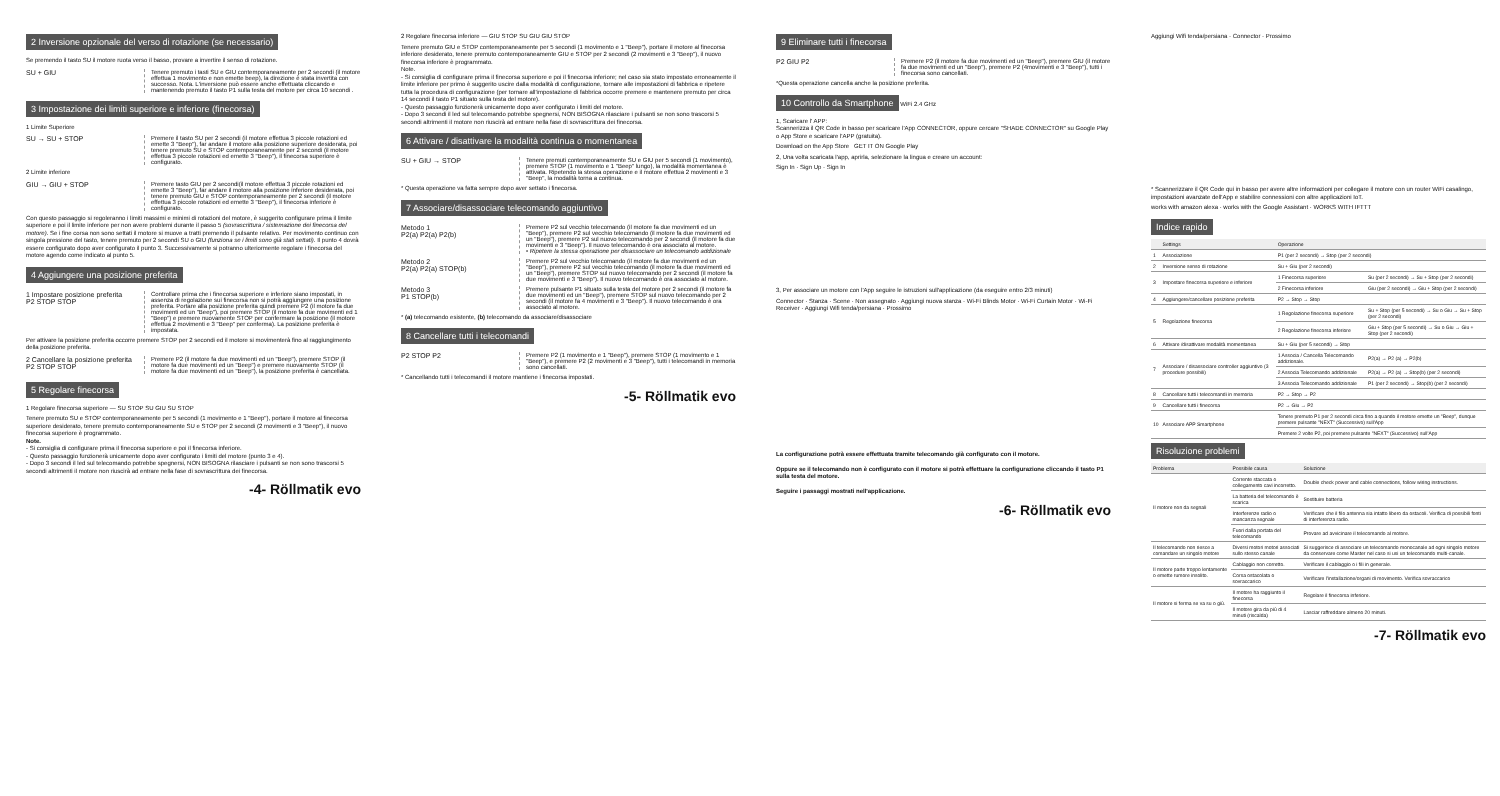2 Inversione opzionale del verso di rotazione (se necessario)
Se premendo il tasto SU il motore ruota verso il basso, provare a invertire il senso di rotazione.
SU + GIU
Tenere premuto i tasti SU e GIU contemporaneamente per 2 secondi (il motore effettua 1 movimento e non emette beep), la direzione è stata invertita con successo. Nota. L'inversione può essere anche effettuata cliccando e mantenendo premuto il tasto P1 sulla testa del motore per circa 10 secondi .
3 Impostazione dei limiti superiore e inferiore (finecorsa)
1 Limite Superiore
SU → SU + STOP
Premere il tasto SU per 2 secondi (il motore effettua 3 piccole rotazioni ed emette 3 "Beep"), far andare il motore alla posizione superiore desiderata, poi tenere premuto SU e STOP contemporaneamente per 2 secondi (il motore effettua 3 piccole rotazioni ed emette 3 "Beep"), il finecorsa superiore è configurato.
2 Limite inferiore
GIU → GIU + STOP
Premere tasto GIU per 2 secondi(il motore effettua 3 piccole rotazioni ed emette 3 "Beep"), far andare il motore alla posizione inferiore desiderata, poi tenere premuto GIU e STOP contemporaneamente per 2 secondi (il motore effettua 3 piccole rotazioni ed emette 3 "Beep"), il finecorsa inferiore è configurato.
Con questo passaggio si regoleranno i limiti massimi e minimi di rotazioni del motore, è suggerito configurare prima il limite superiore e poi il limite inferiore per non avere problemi durante il passo 5 (sovrascrittura / sistemazione dei finecorsa del motore). Se i fine corsa non sono settati il motore si muove a tratti premendo il pulsante relativo. Per movimento continuo con singola pressione del tasto, tenere premuto per 2 secondi SU o GIU (funziona se i limiti sono già stati settati). Il punto 4 dovrà essere configurato dopo aver configurato il punto 3. Successivamente si potranno ulteriormente regolare i finecorsa del motore agendo come indicato al punto 5.
4 Aggiungere una posizione preferita
1 Impostare posizione preferita
P2 STOP STOP
Controllare prima che i finecorsa superiore e inferiore siano impostati, in assenza di regolazione sui finecorsa non si potrà aggiungere una posizione preferita. Portare alla posizione preferita quindi premere P2 (il motore fa due movimenti ed un "Beep"), poi premere STOP (il motore fa due movimenti ed 1 "Beep") e premere nuovamente STOP per confermare la posizione (il motore effettua 2 movimenti e 3 "Beep" per conferma). La posizione preferita è impostata.
Per attivare la posizione preferita occorre premere STOP per 2 secondi ed il motore si movimenterà fino al raggiungimento della posizione preferita.
2 Cancellare la posizione preferita
P2 STOP STOP
Premere P2 (il motore fa due movimenti ed un "Beep"), premere STOP (il motore fa due movimenti ed un "Beep") e premere nuovamente STOP (il motore fa due movimenti ed un "Beep"), la posizione preferita è cancellata.
5 Regolare finecorsa
1 Regolare finecorsa superiore — SU STOP SU GIU SU STOP
Tenere premuto SU e STOP contemporaneamente per 5 secondi (1 movimento e 1 "Beep"), portare il motore al finecorsa superiore desiderato, tenere premuto contemporaneamente SU e STOP per 2 secondi (2 movimenti e 3 "Beep"), il nuovo finecorsa superiore è programmato.
Note.
- Si consiglia di configurare prima il finecorsa superiore e poi il finecorsa inferiore.
- Questo passaggio funzionerà unicamente dopo aver configurato i limiti del motore (punto 3 e 4).
- Dopo 3 secondi il led sul telecomando potrebbe spegnersi, NON BISOGNA rilasciare i pulsanti se non sono trascorsi 5 secondi altrimenti il motore non riuscirà ad entrare nella fase di sovrascrittura dei finecorsa.
-4- Röllmatik evo
2 Regolare finecorsa inferiore — GIU STOP SU GIU GIU STOP
Tenere premuto GIU e STOP contemporaneamente per 5 secondi (1 movimento e 1 "Beep"), portare il motore al finecorsa inferiore desiderato, tenere premuto contemporaneamente GIU e STOP per 2 secondi (2 movimenti e 3 "Beep"), il nuovo finecorsa inferiore è programmato.
Note.
- Si consiglia di configurare prima il finecorsa superiore e poi il finecorsa inferiore; nel caso sia stato impostato erroneamente il limite inferiore per primo è suggerito uscire dalla modalità di configurazione, tornare alle impostazioni di fabbrica e ripetere tutta la procedura di configurazione (per tornare all'impostazione di fabbrica occorre premere e mantenere premuto per circa 14 secondi il tasto P1 situato sulla testa del motore).
- Questo passaggio funzionerà unicamente dopo aver configurato i limiti del motore.
- Dopo 3 secondi il led sul telecomando potrebbe spegnersi, NON BISOGNA rilasciare i pulsanti se non sono trascorsi 5 secondi altrimenti il motore non riuscirà ad entrare nella fase di sovrascrittura dei finecorsa.
6 Attivare / disattivare la modalità continua o momentanea
SU + GIU → STOP
Tenere premuti contemporaneamente SU e GIU per 5 secondi (1 movimento), premere STOP (1 movimento e 1 "Beep" lungo), la modalità momentanea è attivata. Ripetendo la stessa operazione e il motore effettua 2 movimenti e 3 "Beep", la modalità torna a continua.
* Questa operazione va fatta sempre dopo aver settato i finecorsa.
7 Associare/disassociare telecomando aggiuntivo
Metodo 1
P2(a) P2(a) P2(b)
Premere P2 sul vecchio telecomando (il motore fa due movimenti ed un "Beep"), premere P2 sul vecchio telecomando (il motore fa due movimenti ed un "Beep"), premere P2 sul nuovo telecomando per 2 secondi (il motore fa due movimenti e 3 "Beep"). Il nuovo telecomando è ora associato al motore.
• Ripetere la stessa operazione per disassociare un telecomando addizionale
Metodo 2
P2(a) P2(a) STOP(b)
Premere P2 sul vecchio telecomando (il motore fa due movimenti ed un "Beep"), premere P2 sul vecchio telecomando (il motore fa due movimenti ed un "Beep"), premere STOP sul nuovo telecomando per 2 secondi (il motore fa due movimenti e 3 "Beep"). Il nuovo telecomando è ora associato al motore.
Metodo 3
P1 STOP(b)
Premere pulsante P1 situato sulla testa del motore per 2 secondi (il motore fa due movimenti ed un "Beep"), premere STOP sul nuovo telecomando per 2 secondi (il motore fa 4 movimenti e 3 "Beep"). Il nuovo telecomando è ora associato al motore.
* (a) telecomando esistente, (b) telecomando da associare/disassociare
8 Cancellare tutti i telecomandi
P2 STOP P2
Premere P2 (1 movimento e 1 "Beep"), premere STOP (1 movimento e 1 "Beep"), e premere P2 (2 movimenti e 3 "Beep"), tutti i telecomandi in memoria sono cancellati.
* Cancellando tutti i telecomandi il motore mantiene i finecorsa impostati.
-5- Röllmatik evo
9 Eliminare tutti i finecorsa
P2 GIU P2
Premere P2 (il motore fa due movimenti ed un "Beep"), premere GIU (il motore fa due movimenti ed un "Beep"), premere P2 (4movimenti e 3 "Beep"), tutti i finecorsa sono cancellati.
*Questa operazione cancella anche la posizione preferita.
10 Controllo da Smartphone
WiFi 2.4 GHz
1, Scaricare l' APP:
Scannerizza il QR Code in basso per scaricare l'App CONNECTOR, oppure cercare "SHADE CONNECTOR" su Google Play o App Store e scaricare l'APP (gratuita).
Download on the App Store GET IT ON Google Play
2, Una volta scaricata l'app, aprirla, selezionare la lingua e creare un account:
Sign In · Sign Up · Sign In
3, Per associare un motore con l'App seguire le istruzioni sull'applicazione (da eseguire entro 2/3 minuti)
Connector · Stanza · Scene · Non assegnato · Aggiungi nuova stanza · Wi-Fi Blinds Motor · Wi-Fi Curtain Motor · Wi-Fi Receiver · Aggiungi Wifi tenda/persiana · Prossimo
La configurazione potrà essere effettuata tramite telecomando già configurato con il motore.
Oppure se il telecomando non è configurato con il motore si potrà effettuare la configurazione cliccando il tasto P1 sulla testa del motore.
Seguire i passaggi mostrati nell'applicazione.
-6- Röllmatik evo
Aggiungi Wifi tenda/persiana · Connector · Prossimo
* Scannerizzare il QR Code qui in basso per avere altre informazioni per collegare il motore con un router WiFi casalingo, impostazioni avanzate dell'App e stabilire connessioni con altre applicazioni IoT.
works with amazon alexa · works with the Google Assistant · WORKS WITH IFTTT
Indice rapido
| | Settings | Operazione | |
| --- | --- | --- | --- |
| 1 | Associazione | P1 (per 2 secondi) → Stop (per 2 secondi) | |
| 2 | Inversione senso di rotazione | Su + Giu (per 2 secondi) | |
| 3 | Impostare finecorsa superiore e inferiore | 1 Finecorsa superiore | Su (per 2 secondi) → Su + Stop (per 2 secondi) |
| | | 2 Finecorsa inferiore | Giu (per 2 secondi) → Giu + Stop (per 2 secondi) |
| 4 | Aggiungere/cancellare posizione preferita | P2 → Stop → Stop | |
| 5 | Regolazione finecorsa | 1 Regolazione finecorsa superiore | Su + Stop (per 5 secondi) → Su o Giu → Su + Stop (per 2 secondi) |
| | | 2 Regolazione finecorsa inferiore | Giu + Stop (per 5 secondi) → Su o Giu → Giu + Stop (per 2 secondi) |
| 6 | Attivare /disattivare modalità momentanea | Su + Giu (per 5 secondi) → Stop | |
| 7 | Associare / disassociare controller aggiuntivo (3 procedure possibili) | 1 Associa / Cancella Telecomando addizionale. | P2(a) → P2 (a) → P2(b) |
| | | 2 Associa Telecomando addizionale | P2(a) → P2 (a) → Stop(b) (per 2 secondi) |
| | | 3 Associa Telecomando addizionale | P1 (per 2 secondi) → Stop(b) (per 2 secondi) |
| 8 | Cancellare tutti i telecomandi in memoria | P2 → Stop → P2 | |
| 9 | Cancellare tutti i finecorsa | P2 → Giu → P2 | |
| 10 | Associare APP Smartphone | Tenere premuto P1 per 2 secondi circa fino a quando il motore emette un "Beep", dunque premere pulsante "NEXT" (Successivo) sull'App | |
| | | Premere 2 volte P2, poi premere pulsante "NEXT" (Successivo) sull'App | |
Risoluzione problemi
| Problema | Possibile causa | Soluzione |
| --- | --- | --- |
| Il motore non da segnali | Corrente staccata o collegamento cavi incorretto. | Double check power and cable connections, follow wiring instructions. |
| | La batteria del telecomando è scarica | Sostituire batteria |
| | Interferenze radio o mancanza segnale | Verificare che il filo antenna sia intatto libero da ostacoli. Verifica di possibili fonti di interferenza radio. |
| | Fuori dalla portata del telecomando | Provare ad avvicinare il telecomando al motore. |
| Il telecomando non riesce a comandare un singolo motore | Diversi motori motori associati sullo stesso canale | Si suggerisce di associare un telecomando monocanale ad ogni singolo motore da conservare come Master nel caso si usi un telecomando multi-canale. |
| Il motore parte troppo lentamente o emette rumore insolito. | Cablaggio non corretto. | Verificare il cablaggio o i fili in generale. |
| | Corsa ostacolata o sovraccarico | Verificare l'installazione/organi di movimento. Verifica sovraccarico |
| Il motore si ferma se va su o giù. | Il motore ha raggiunto il finecorsa | Regolare il finecorsa inferiore. |
| | Il motore gira da più di 4 minuti (riscalda) | Lasciar raffreddare almeno 20 minuti. |
-7- Röllmatik evo